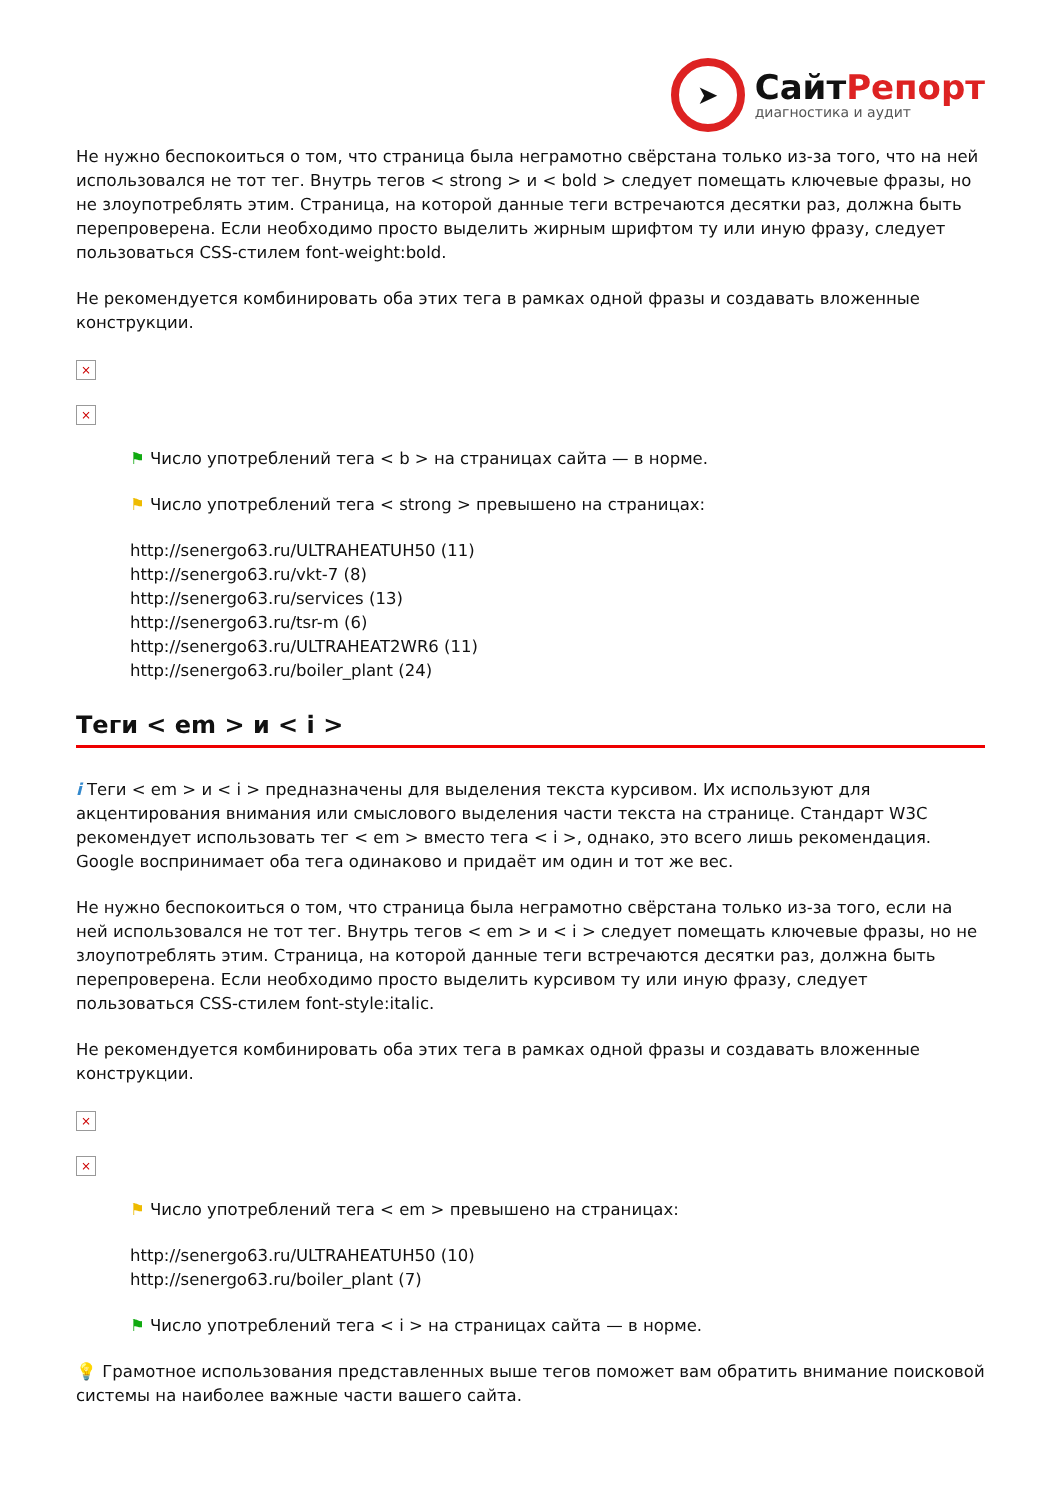➤
СайтРепорт
диагностика и аудит
Не нужно беспокоиться о том, что страница была неграмотно свёрстана только из-за того, что на ней использовался не тот тег. Внутрь тегов < strong > и < bold > следует помещать ключевые фразы, но не злоупотреблять этим. Страница, на которой данные теги встречаются десятки раз, должна быть перепроверена. Если необходимо просто выделить жирным шрифтом ту или иную фразу, следует пользоваться CSS-стилем font-weight:bold.
Не рекомендуется комбинировать оба этих тега в рамках одной фразы и создавать вложенные конструкции.
×
×
⚑ Число употреблений тега < b > на страницах сайта — в норме.
⚑ Число употреблений тега < strong > превышено на страницах:
http://senergo63.ru/ULTRAHEATUH50 (11)
http://senergo63.ru/vkt-7 (8)
http://senergo63.ru/services (13)
http://senergo63.ru/tsr-m (6)
http://senergo63.ru/ULTRAHEAT2WR6 (11)
http://senergo63.ru/boiler_plant (24)
Теги < em > и < i >
i Теги < em > и < i > предназначены для выделения текста курсивом. Их используют для акцентирования внимания или смыслового выделения части текста на странице. Стандарт W3C рекомендует использовать тег < em > вместо тега < i >, однако, это всего лишь рекомендация. Google воспринимает оба тега одинаково и придаёт им один и тот же вес.
Не нужно беспокоиться о том, что страница была неграмотно свёрстана только из-за того, если на ней использовался не тот тег. Внутрь тегов < em > и < i > следует помещать ключевые фразы, но не злоупотреблять этим. Страница, на которой данные теги встречаются десятки раз, должна быть перепроверена. Если необходимо просто выделить курсивом ту или иную фразу, следует пользоваться CSS-стилем font-style:italic.
Не рекомендуется комбинировать оба этих тега в рамках одной фразы и создавать вложенные конструкции.
×
×
⚑ Число употреблений тега < em > превышено на страницах:
http://senergo63.ru/ULTRAHEATUH50 (10)
http://senergo63.ru/boiler_plant (7)
⚑ Число употреблений тега < i > на страницах сайта — в норме.
💡 Грамотное использования представленных выше тегов поможет вам обратить внимание поисковой системы на наиболее важные части вашего сайта.